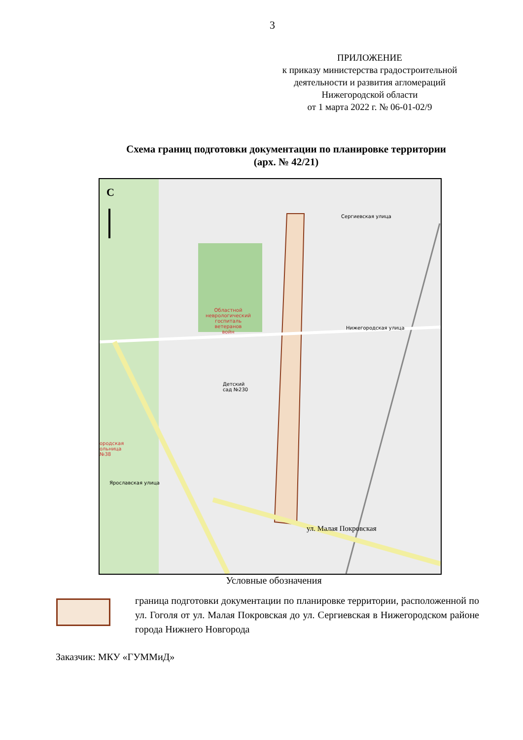3
ПРИЛОЖЕНИЕ
к приказу министерства градостроительной
деятельности и развития агломераций
Нижегородской области
от 1 марта 2022 г. № 06-01-02/9
Схема границ подготовки документации по планировке территории
(арх. № 42/21)
С
Областной
неврологический
госпиталь
ветеранов
войн
Детский
сад №230
ородская
ольница
№38
Нижегородская улица
Сергиевская улица
Ярославская улица
ул. Малая Покровская
Условные обозначения
граница подготовки документации по планировке территории, расположенной по ул. Гоголя от ул. Малая Покровская до ул. Сергиевская в Нижегородском районе города Нижнего Новгорода
Заказчик: МКУ «ГУММиД»